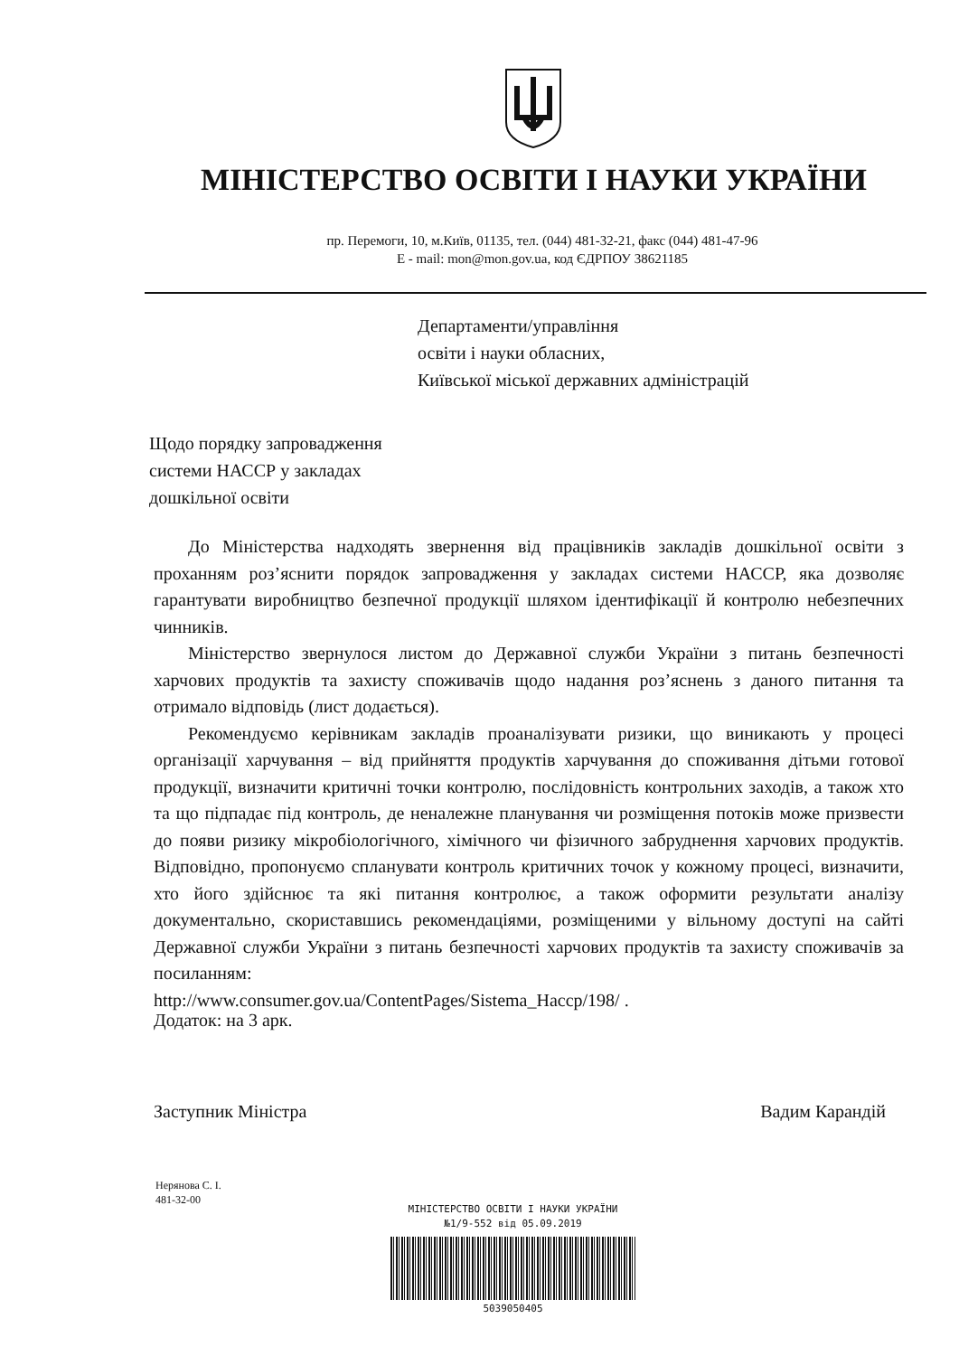МІНІСТЕРСТВО ОСВІТИ І НАУКИ УКРАЇНИ
пр. Перемоги, 10, м.Київ, 01135, тел. (044) 481-32-21, факс (044) 481-47-96
E - mail: mon@mon.gov.ua, код ЄДРПОУ 38621185
Департаменти/управління
освіти і науки обласних,
Київської міської державних адміністрацій
Щодо порядку запровадження
системи НАССР у закладах
дошкільної освіти
До Міністерства надходять звернення від працівників закладів дошкільної освіти з проханням роз’яснити порядок запровадження у закладах системи НАССР, яка дозволяє гарантувати виробництво безпечної продукції шляхом ідентифікації й контролю небезпечних чинників.
Міністерство звернулося листом до Державної служби України з питань безпечності харчових продуктів та захисту споживачів щодо надання роз’яснень з даного питання та отримало відповідь (лист додається).
Рекомендуємо керівникам закладів проаналізувати ризики, що виникають у процесі організації харчування – від прийняття продуктів харчування до споживання дітьми готової продукції, визначити критичні точки контролю, послідовність контрольних заходів, а також хто та що підпадає під контроль, де неналежне планування чи розміщення потоків може призвести до появи ризику мікробіологічного, хімічного чи фізичного забруднення харчових продуктів. Відповідно, пропонуємо спланувати контроль критичних точок у кожному процесі, визначити, хто його здійснює та які питання контролює, а також оформити результати аналізу документально, скориставшись рекомендаціями, розміщеними у вільному доступі на сайті Державної служби України з питань безпечності харчових продуктів та захисту споживачів за посиланням:
http://www.consumer.gov.ua/ContentPages/Sistema_Haccp/198/ .
Додаток: на 3 арк.
Заступник Міністра Вадим Карандій
Нерянова С. І.
481-32-00
МІНІСТЕРСТВО ОСВІТИ І НАУКИ УКРАЇНИ
№1/9-552 від 05.09.2019
5039050405